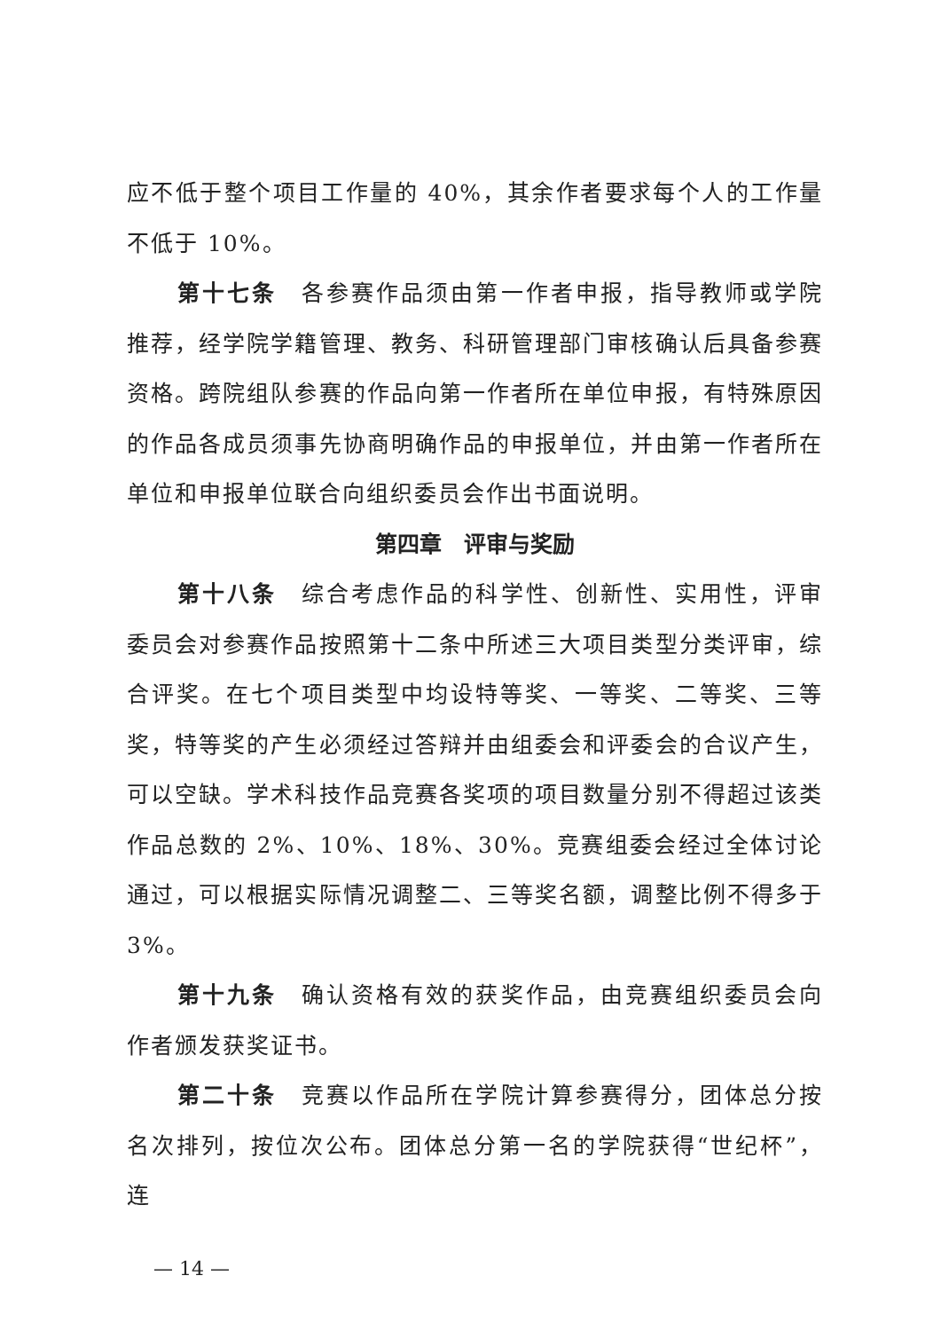应不低于整个项目工作量的 40%，其余作者要求每个人的工作量不低于 10%。
第十七条　各参赛作品须由第一作者申报，指导教师或学院推荐，经学院学籍管理、教务、科研管理部门审核确认后具备参赛资格。跨院组队参赛的作品向第一作者所在单位申报，有特殊原因的作品各成员须事先协商明确作品的申报单位，并由第一作者所在单位和申报单位联合向组织委员会作出书面说明。
第四章　评审与奖励
第十八条　综合考虑作品的科学性、创新性、实用性，评审委员会对参赛作品按照第十二条中所述三大项目类型分类评审，综合评奖。在七个项目类型中均设特等奖、一等奖、二等奖、三等奖，特等奖的产生必须经过答辩并由组委会和评委会的合议产生，可以空缺。学术科技作品竞赛各奖项的项目数量分别不得超过该类作品总数的 2%、10%、18%、30%。竞赛组委会经过全体讨论通过，可以根据实际情况调整二、三等奖名额，调整比例不得多于 3%。
第十九条　确认资格有效的获奖作品，由竞赛组织委员会向作者颁发获奖证书。
第二十条　竞赛以作品所在学院计算参赛得分，团体总分按名次排列，按位次公布。团体总分第一名的学院获得“世纪杯”，连
— 14 —